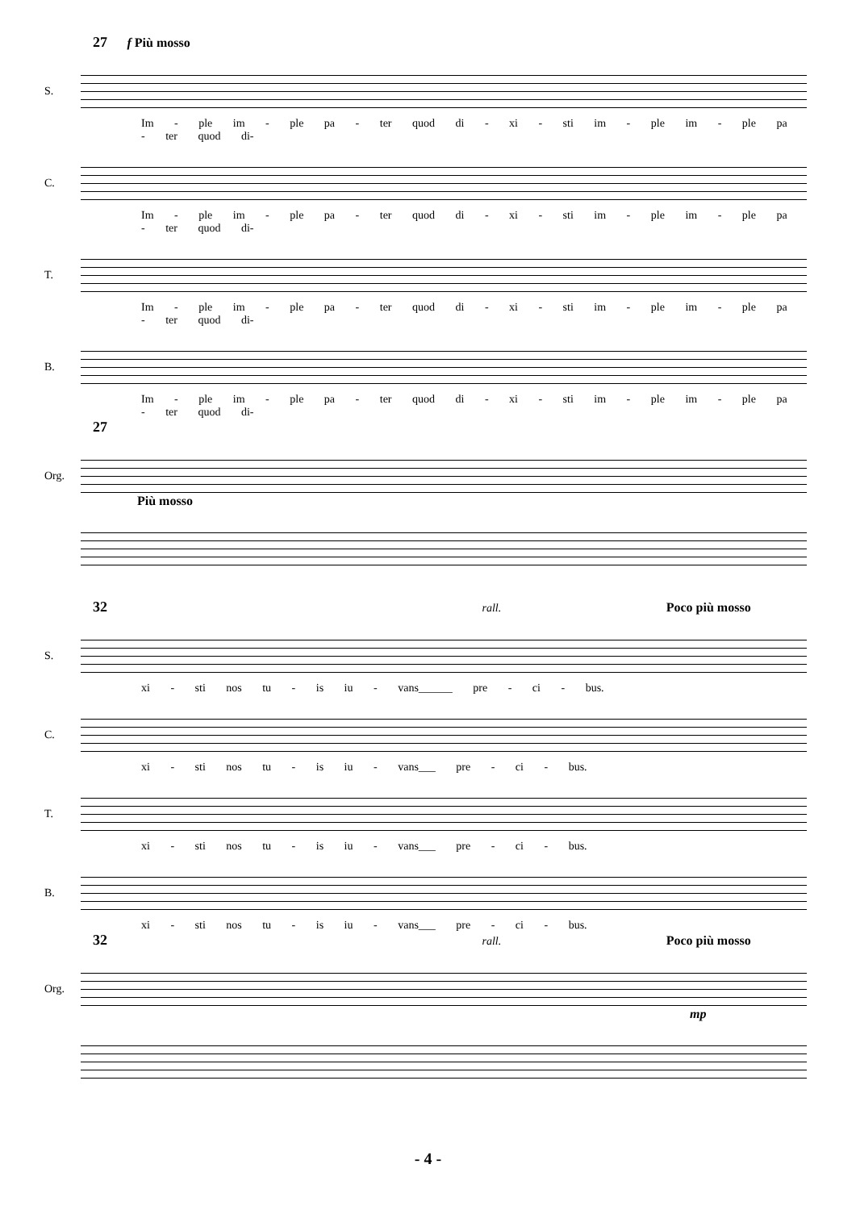27 f Più mosso
S.
Im - ple im - ple pa - ter quod di - xi - sti im - ple im - ple pa - ter quod di-
C.
Im - ple im - ple pa - ter quod di - xi - sti im - ple im - ple pa - ter quod di-
T.
Im - ple im - ple pa - ter quod di - xi - sti im - ple im - ple pa - ter quod di-
B.
Im - ple im - ple pa - ter quod di - xi - sti im - ple im - ple pa - ter quod di-
27
Org.
Più mosso
32 rall. Poco più mosso
S.
xi - sti nos tu - is iu - vans______ pre - ci - bus.
C.
xi - sti nos tu - is iu - vans___ pre - ci - bus.
T.
xi - sti nos tu - is iu - vans___ pre - ci - bus.
B.
xi - sti nos tu - is iu - vans___ pre - ci - bus.
32 rall. Poco più mosso
Org.
mp
- 4 -